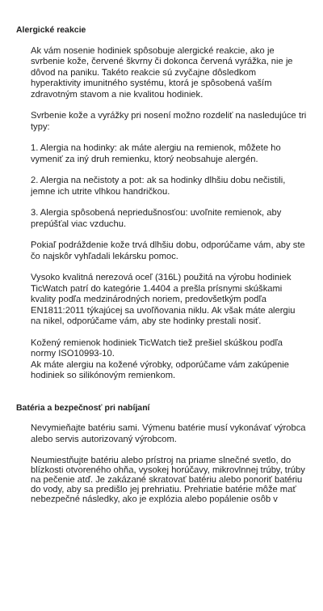Alergické reakcie
Ak vám nosenie hodiniek spôsobuje alergické reakcie, ako je svrbenie kože, červené škvrny či dokonca červená vyrážka, nie je dôvod na paniku. Takéto reakcie sú zvyčajne dôsledkom hyperaktivity imunitného systému, ktorá je spôsobená vaším zdravotným stavom a nie kvalitou hodiniek.
Svrbenie kože a vyrážky pri nosení možno rozdeliť na nasledujúce tri typy:
1. Alergia na hodinky: ak máte alergiu na remienok, môžete ho vymeniť za iný druh remienku, ktorý neobsahuje alergén.
2. Alergia na nečistoty a pot: ak sa hodinky dlhšiu dobu nečistili, jemne ich utrite vlhkou handričkou.
3. Alergia spôsobená nepriedušnosťou: uvoľnite remienok, aby prepúšťal viac vzduchu.
Pokiaľ podráždenie kože trvá dlhšiu dobu, odporúčame vám, aby ste čo najskôr vyhľadali lekársku pomoc.
Vysoko kvalitná nerezová oceľ (316L) použitá na výrobu hodiniek TicWatch patrí do kategórie 1.4404 a prešla prísnymi skúškami kvality podľa medzinárodných noriem, predovšetkým podľa EN1811:2011 týkajúcej sa uvoľňovania niklu. Ak však máte alergiu na nikel, odporúčame vám, aby ste hodinky prestali nosiť.
Kožený remienok hodiniek TicWatch tiež prešiel skúškou podľa normy ISO10993-10.
Ak máte alergiu na kožené výrobky, odporúčame vám zakúpenie hodiniek so silikónovým remienkom.
Batéria a bezpečnosť pri nabíjaní
Nevymieňajte batériu sami. Výmenu batérie musí vykonávať výrobca alebo servis autorizovaný výrobcom.
Neumiestňujte batériu alebo prístroj na priame slnečné svetlo, do blízkosti otvoreného ohňa, vysokej horúčavy, mikrovlnnej trúby, trúby na pečenie atď. Je zakázané skratovať batériu alebo ponoriť batériu do vody, aby sa predišlo jej prehriatiu. Prehriatie batérie môže mať nebezpečné následky, ako je explózia alebo popálenie osôb v